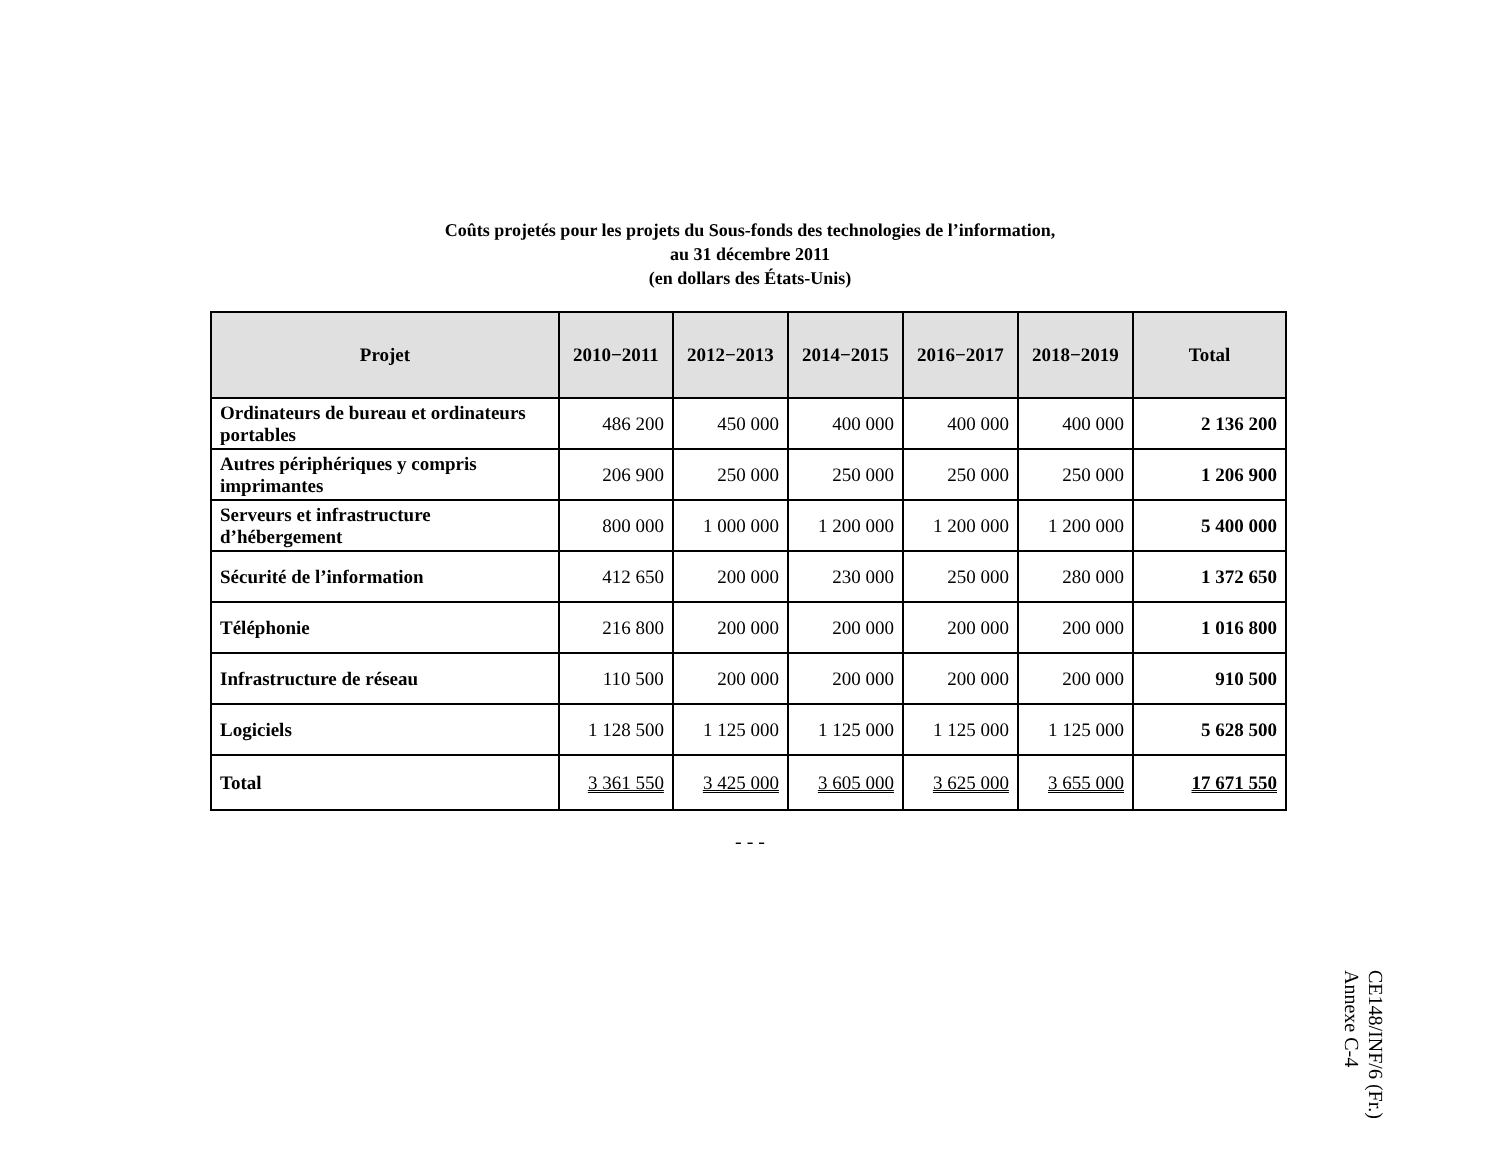Coûts projetés pour les projets du Sous-fonds des technologies de l’information,
au 31 décembre 2011
(en dollars des États-Unis)
| Projet | 2010−2011 | 2012−2013 | 2014−2015 | 2016−2017 | 2018−2019 | Total |
| --- | --- | --- | --- | --- | --- | --- |
| Ordinateurs de bureau et ordinateurs portables | 486 200 | 450 000 | 400 000 | 400 000 | 400 000 | 2 136 200 |
| Autres périphériques y compris imprimantes | 206 900 | 250 000 | 250 000 | 250 000 | 250 000 | 1 206 900 |
| Serveurs et infrastructure d’hébergement | 800 000 | 1 000 000 | 1 200 000 | 1 200 000 | 1 200 000 | 5 400 000 |
| Sécurité de l’information | 412 650 | 200 000 | 230 000 | 250 000 | 280 000 | 1 372 650 |
| Téléphonie | 216 800 | 200 000 | 200 000 | 200 000 | 200 000 | 1 016 800 |
| Infrastructure de réseau | 110 500 | 200 000 | 200 000 | 200 000 | 200 000 | 910 500 |
| Logiciels | 1 128 500 | 1 125 000 | 1 125 000 | 1 125 000 | 1 125 000 | 5 628 500 |
| Total | 3 361 550 | 3 425 000 | 3 605 000 | 3 625 000 | 3 655 000 | 17 671 550 |
- - -
CE148/INF/6 (Fr.)
Annexe C-4